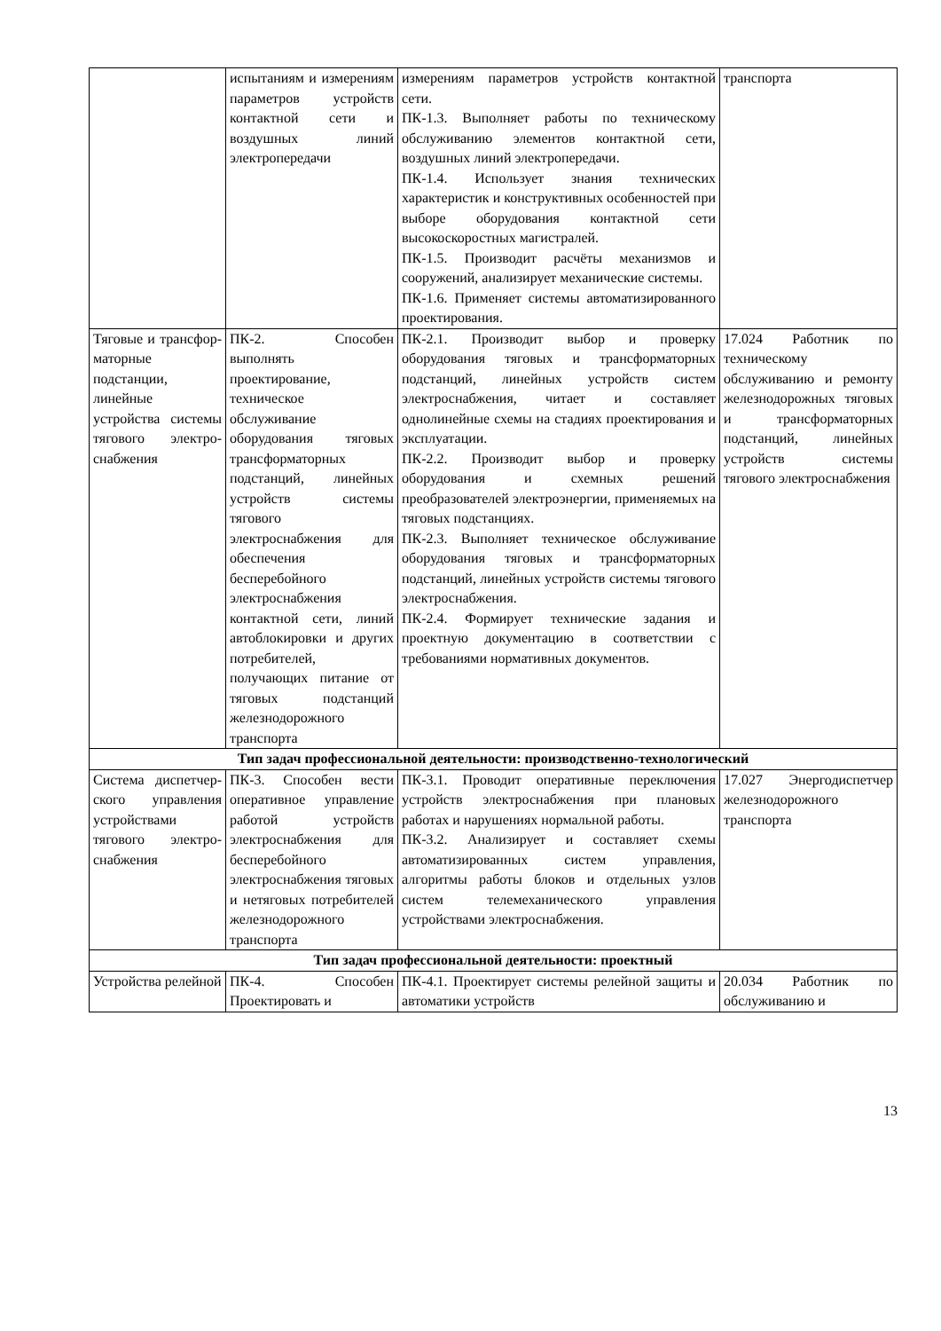| | испытаниям и измерениям параметров устройств контактной сети и воздушных линий электропередачи | измерениям параметров устройств контактной сети. ПК-1.3. Выполняет работы по техническому обслуживанию элементов контактной сети, воздушных линий электропередачи. ПК-1.4. Использует знания технических характеристик и конструктивных особенностей при выборе оборудования контактной сети высокоскоростных магистралей. ПК-1.5. Производит расчёты механизмов и сооружений, анализирует механические системы. ПК-1.6. Применяет системы автоматизированного проектирования. | транспорта |
| Тяговые и трансфор-маторные подстанции, линейные устройства системы тягового электро-снабжения | ПК-2. Способен выполнять проектирование, техническое обслуживание оборудования тяговых трансформаторных подстанций, линейных устройств системы тягового электроснабжения для обеспечения бесперебойного электроснабжения контактной сети, линий автоблокировки и других потребителей, получающих питание от тяговых подстанций железнодорожного транспорта | ПК-2.1. Производит выбор и проверку оборудования тяговых и трансформаторных подстанций, линейных устройств систем электроснабжения, читает и составляет однолинейные схемы на стадиях проектирования и эксплуатации. ПК-2.2. Производит выбор и проверку оборудования и схемных решений преобразователей электроэнергии, применяемых на тяговых подстанциях. ПК-2.3. Выполняет техническое обслуживание оборудования тяговых и трансформаторных подстанций, линейных устройств системы тягового электроснабжения. ПК-2.4. Формирует технические задания и проектную документацию в соответствии с требованиями нормативных документов. | 17.024 Работник по техническому обслуживанию и ремонту железнодорожных тяговых и трансформаторных подстанций, линейных устройств системы тягового электроснабжения |
| Тип задач профессиональной деятельности: производственно-технологический | | | |
| Система диспетчер-ского управления устройствами тягового электро-снабжения | ПК-3. Способен вести оперативное управление работой устройств электроснабжения для бесперебойного электроснабжения тяговых и нетяговых потребителей железнодорожного транспорта | ПК-3.1. Проводит оперативные переключения устройств электроснабжения при плановых работах и нарушениях нормальной работы. ПК-3.2. Анализирует и составляет схемы автоматизированных систем управления, алгоритмы работы блоков и отдельных узлов систем телемеханического управления устройствами электроснабжения. | 17.027 Энергодиспетчер железнодорожного транспорта |
| Тип задач профессиональной деятельности: проектный | | | |
| Устройства релейной | ПК-4. Способен Проектировать и | ПК-4.1. Проектирует системы релейной защиты и автоматики устройств | 20.034 Работник по обслуживанию и |
13